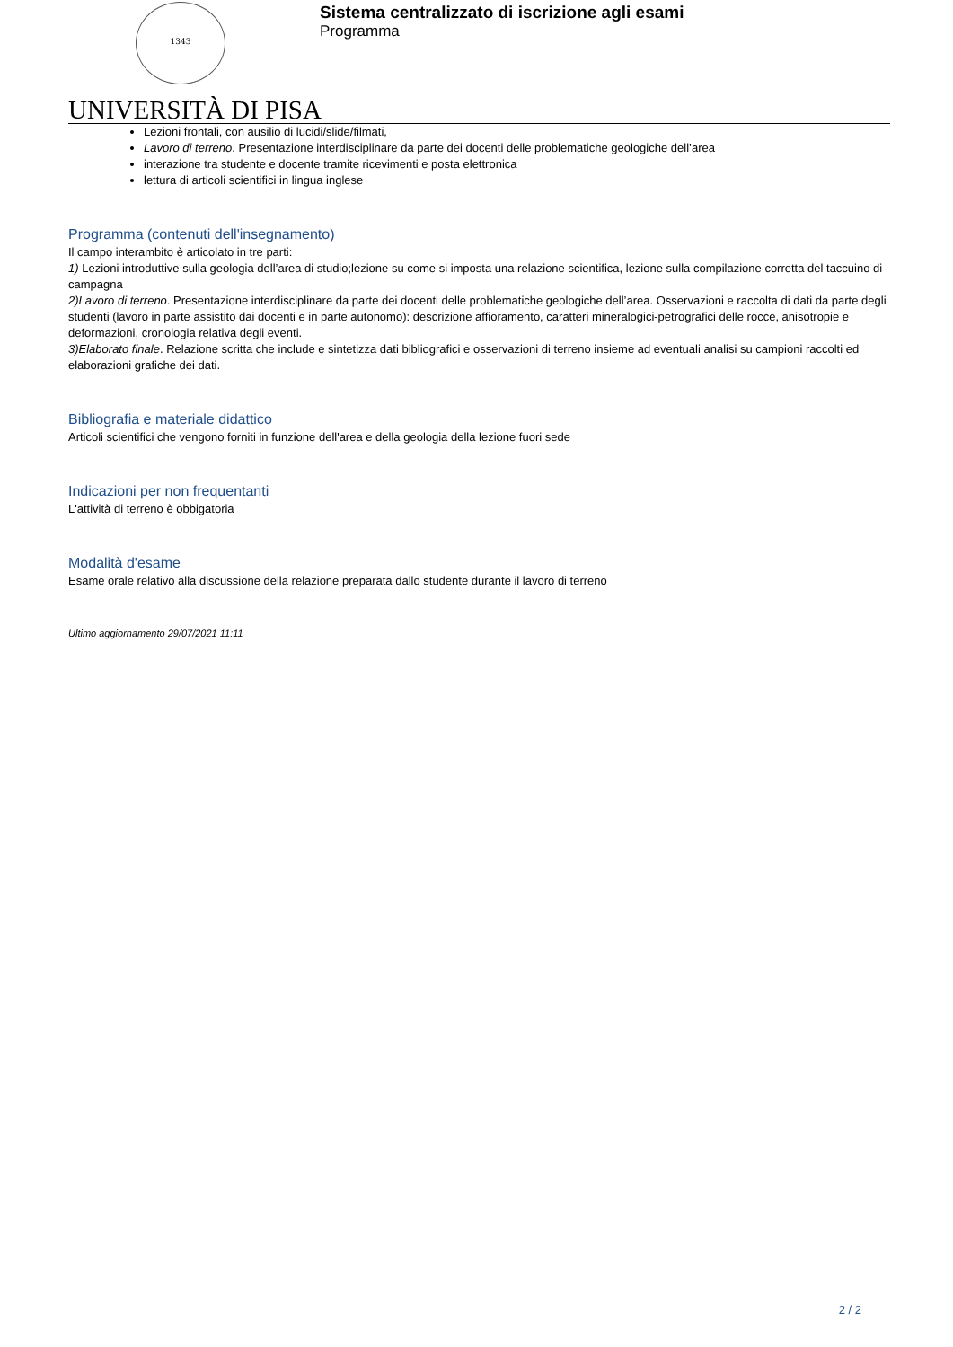1343
UNIVERSITÀ DI PISA
Sistema centralizzato di iscrizione agli esami
Programma
Lezioni frontali, con ausilio di lucidi/slide/filmati,
Lavoro di terreno. Presentazione interdisciplinare da parte dei docenti delle problematiche geologiche dell’area
interazione tra studente e docente tramite ricevimenti e posta elettronica
lettura di articoli scientifici in lingua inglese
Programma (contenuti dell'insegnamento)
Il campo interambito è articolato in tre parti:
1) Lezioni introduttive sulla geologia dell’area di studio;lezione su come si imposta una relazione scientifica, lezione sulla compilazione corretta del taccuino di campagna
2)Lavoro di terreno. Presentazione interdisciplinare da parte dei docenti delle problematiche geologiche dell’area. Osservazioni e raccolta di dati da parte degli studenti (lavoro in parte assistito dai docenti e in parte autonomo): descrizione affioramento, caratteri mineralogici-petrografici delle rocce, anisotropie e deformazioni, cronologia relativa degli eventi.
3)Elaborato finale. Relazione scritta che include e sintetizza dati bibliografici e osservazioni di terreno insieme ad eventuali analisi su campioni raccolti ed elaborazioni grafiche dei dati.
Bibliografia e materiale didattico
Articoli scientifici che vengono forniti in funzione dell'area e della geologia della lezione fuori sede
Indicazioni per non frequentanti
L'attività di terreno è obbigatoria
Modalità d'esame
Esame orale relativo alla discussione della relazione preparata dallo studente durante il lavoro di terreno
Ultimo aggiornamento 29/07/2021 11:11
2 / 2